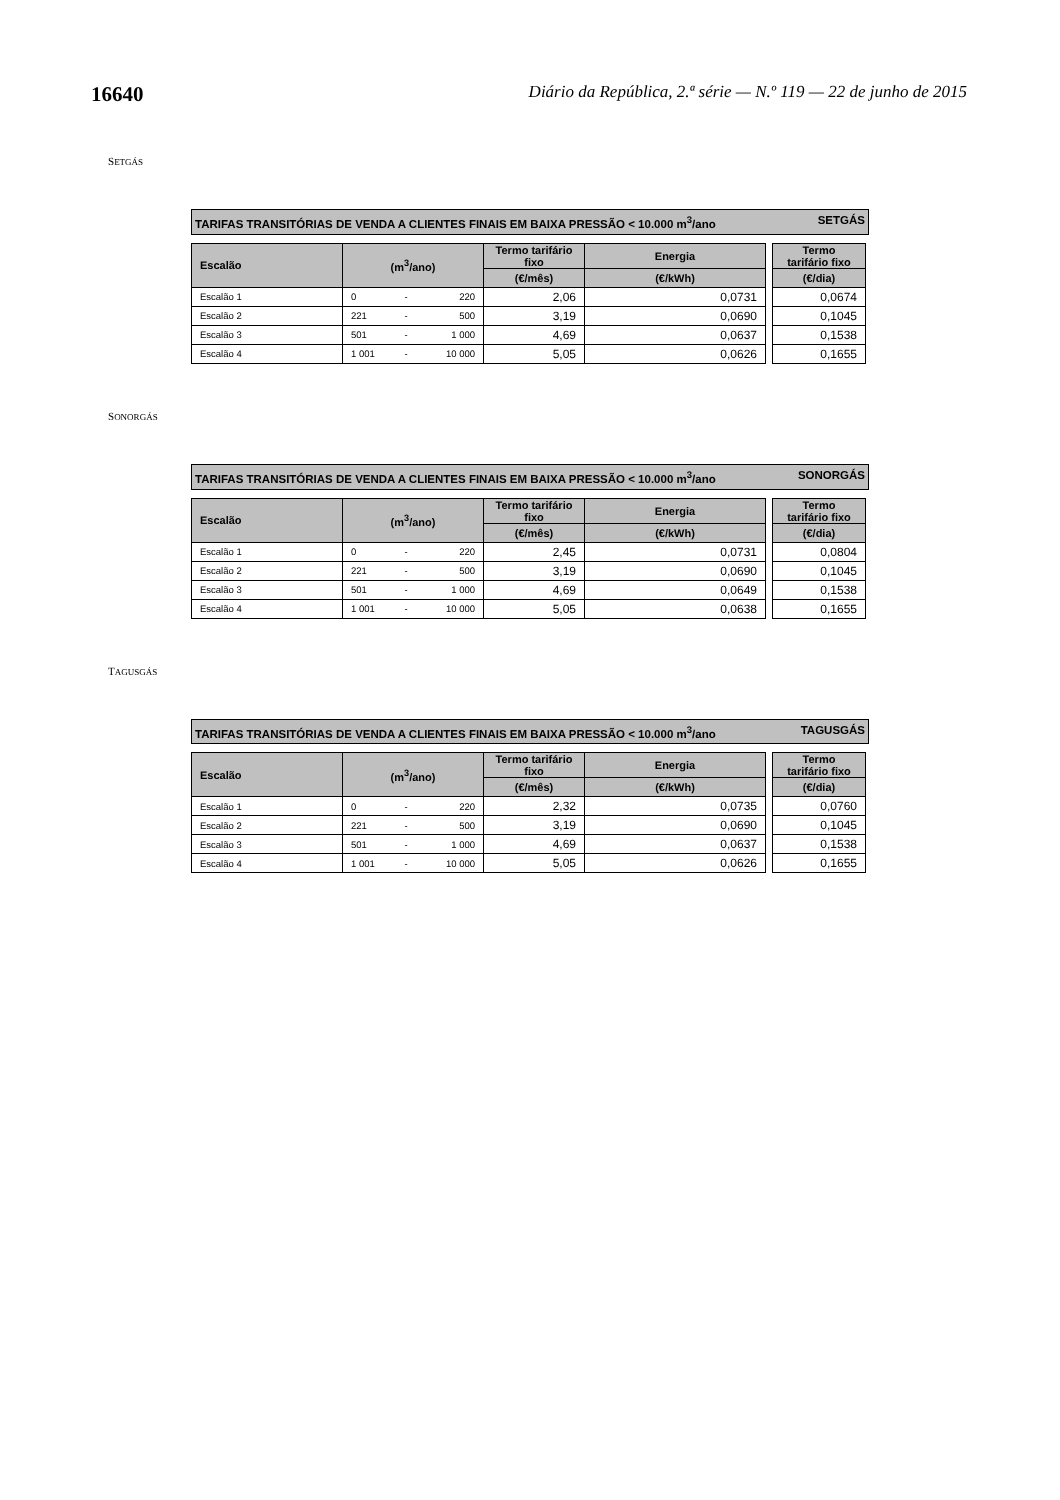16640 Diário da República, 2.ª série — N.º 119 — 22 de junho de 2015
SETGÁS
TARIFAS TRANSITÓRIAS DE VENDA A CLIENTES FINAIS EM BAIXA PRESSÃO < 10.000 m<sup>3</sup>/ano SETGÁS
| Escalão | (m<sup>3</sup>/ano) | | | Termo tarifário fixo | Energia | | Termo tarifário fixo |
| | | | | (€/mês) | (€/kWh) | | (€/dia) |
| Escalão 1 | 0 | - | 220 | 2,06 | 0,0731 | | 0,0674 |
| Escalão 2 | 221 | - | 500 | 3,19 | 0,0690 | | 0,1045 |
| Escalão 3 | 501 | - | 1 000 | 4,69 | 0,0637 | | 0,1538 |
| Escalão 4 | 1 001 | - | 10 000 | 5,05 | 0,0626 | | 0,1655 |
SONORGÁS
TARIFAS TRANSITÓRIAS DE VENDA A CLIENTES FINAIS EM BAIXA PRESSÃO < 10.000 m<sup>3</sup>/ano SONORGÁS
| Escalão | (m<sup>3</sup>/ano) | | | Termo tarifário fixo | Energia | | Termo tarifário fixo |
| | | | | (€/mês) | (€/kWh) | | (€/dia) |
| Escalão 1 | 0 | - | 220 | 2,45 | 0,0731 | | 0,0804 |
| Escalão 2 | 221 | - | 500 | 3,19 | 0,0690 | | 0,1045 |
| Escalão 3 | 501 | - | 1 000 | 4,69 | 0,0649 | | 0,1538 |
| Escalão 4 | 1 001 | - | 10 000 | 5,05 | 0,0638 | | 0,1655 |
TAGUSGÁS
TARIFAS TRANSITÓRIAS DE VENDA A CLIENTES FINAIS EM BAIXA PRESSÃO < 10.000 m<sup>3</sup>/ano TAGUSGÁS
| Escalão | (m<sup>3</sup>/ano) | | | Termo tarifário fixo | Energia | | Termo tarifário fixo |
| | | | | (€/mês) | (€/kWh) | | (€/dia) |
| Escalão 1 | 0 | - | 220 | 2,32 | 0,0735 | | 0,0760 |
| Escalão 2 | 221 | - | 500 | 3,19 | 0,0690 | | 0,1045 |
| Escalão 3 | 501 | - | 1 000 | 4,69 | 0,0637 | | 0,1538 |
| Escalão 4 | 1 001 | - | 10 000 | 5,05 | 0,0626 | | 0,1655 |